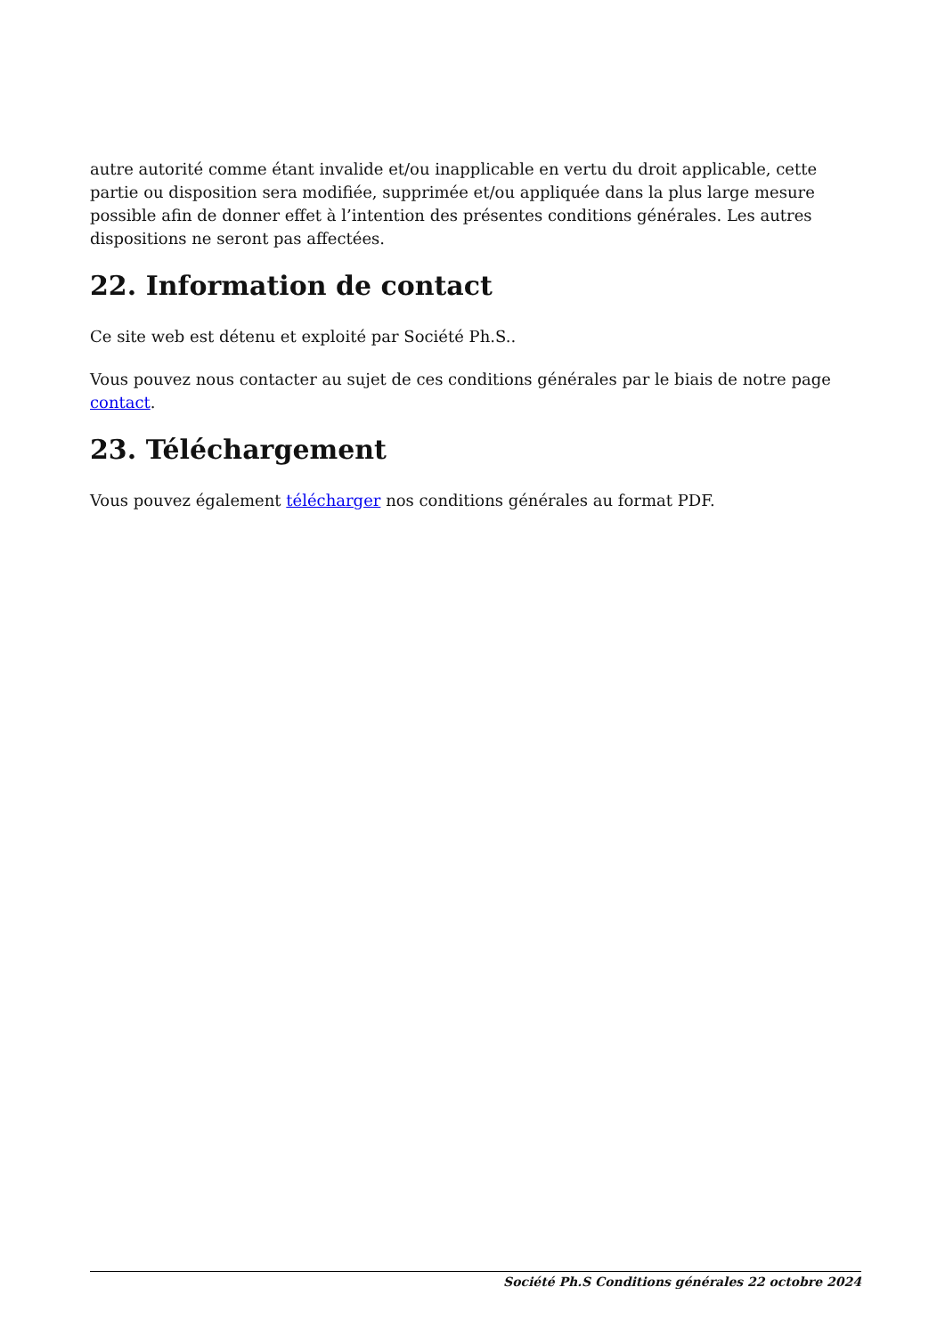autre autorité comme étant invalide et/ou inapplicable en vertu du droit applicable, cette partie ou disposition sera modifiée, supprimée et/ou appliquée dans la plus large mesure possible afin de donner effet à l’intention des présentes conditions générales. Les autres dispositions ne seront pas affectées.
22. Information de contact
Ce site web est détenu et exploité par Société Ph.S..
Vous pouvez nous contacter au sujet de ces conditions générales par le biais de notre page contact.
23. Téléchargement
Vous pouvez également télécharger nos conditions générales au format PDF.
Société Ph.S Conditions générales 22 octobre 2024